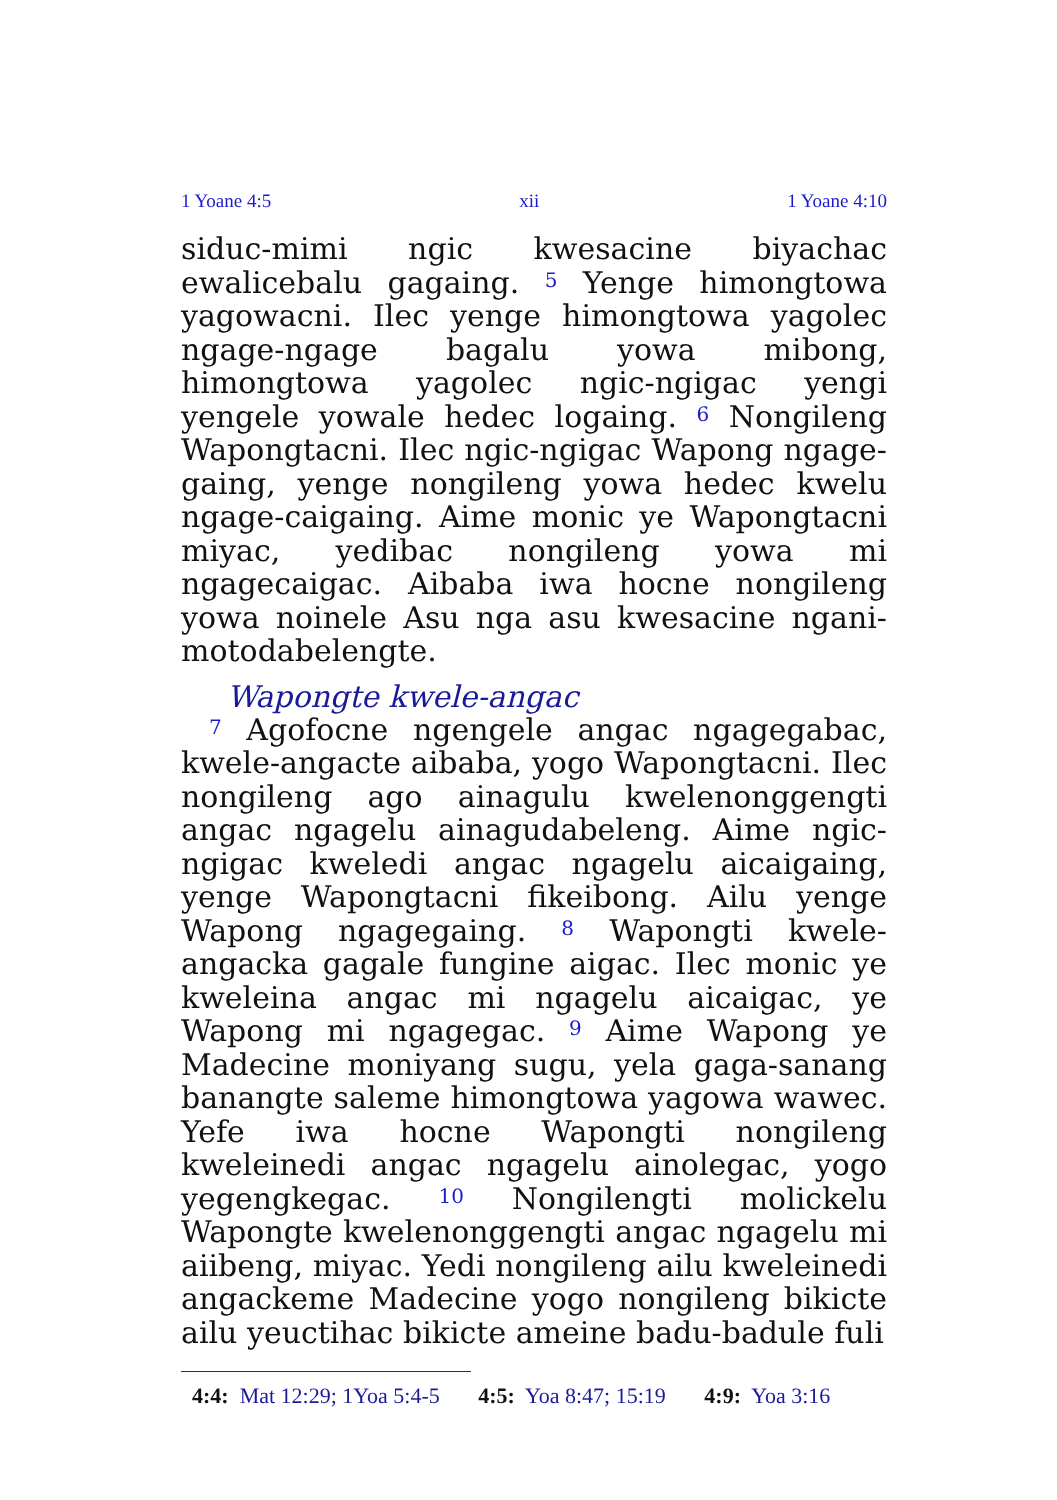1 Yoane 4:5 xii 1 Yoane 4:10
siduc-mimi ngic kwesacine biyachac ewalicebalu gagaing. <sup>5</sup> Yenge himongtowa yagowacni. Ilec yenge himongtowa yagolec ngage-ngage bagalu yowa mibong, himongtowa yagolec ngic-ngigac yengi yengele yowale hedec logaing. <sup>6</sup> Nongileng Wapongtacni. Ilec ngic-ngigac Wapong ngage-gaing, yenge nongileng yowa hedec kwelu ngage-caigaing. Aime monic ye Wapongtacni miyac, yedibac nongileng yowa mi ngagecaigac. Aibaba iwa hocne nongileng yowa noinele Asu nga asu kwesacine ngani-motodabelengte.
Wapongte kwele-angac
<sup>7</sup> Agofocne ngengele angac ngagegabac, kwele-angacte aibaba, yogo Wapongtacni. Ilec nongileng ago ainagulu kwelenonggengti angac ngagelu ainagudabeleng. Aime ngic-ngigac kweledi angac ngagelu aicaigaing, yenge Wapongtacni fikeibong. Ailu yenge Wapong ngagegaing. <sup>8</sup> Wapongti kwele-angacka gagale fungine aigac. Ilec monic ye kweleina angac mi ngagelu aicaigac, ye Wapong mi ngagegac. <sup>9</sup> Aime Wapong ye Madecine moniyang sugu, yela gaga-sanang banangte saleme himongtowa yagowa wawec. Yefe iwa hocne Wapongti nongileng kweleinedi angac ngagelu ainolegac, yogo yegengkegac. <sup>10</sup> Nongilengti molickelu Wapongte kwelenonggengti angac ngagelu mi aiibeng, miyac. Yedi nongileng ailu kweleinedi angackeme Madecine yogo nongileng bikicte ailu yeuctihac bikicte ameine badu-badule fuli
4:4: Mat 12:29; 1Yoa 5:4-5 4:5: Yoa 8:47; 15:19 4:9: Yoa 3:16